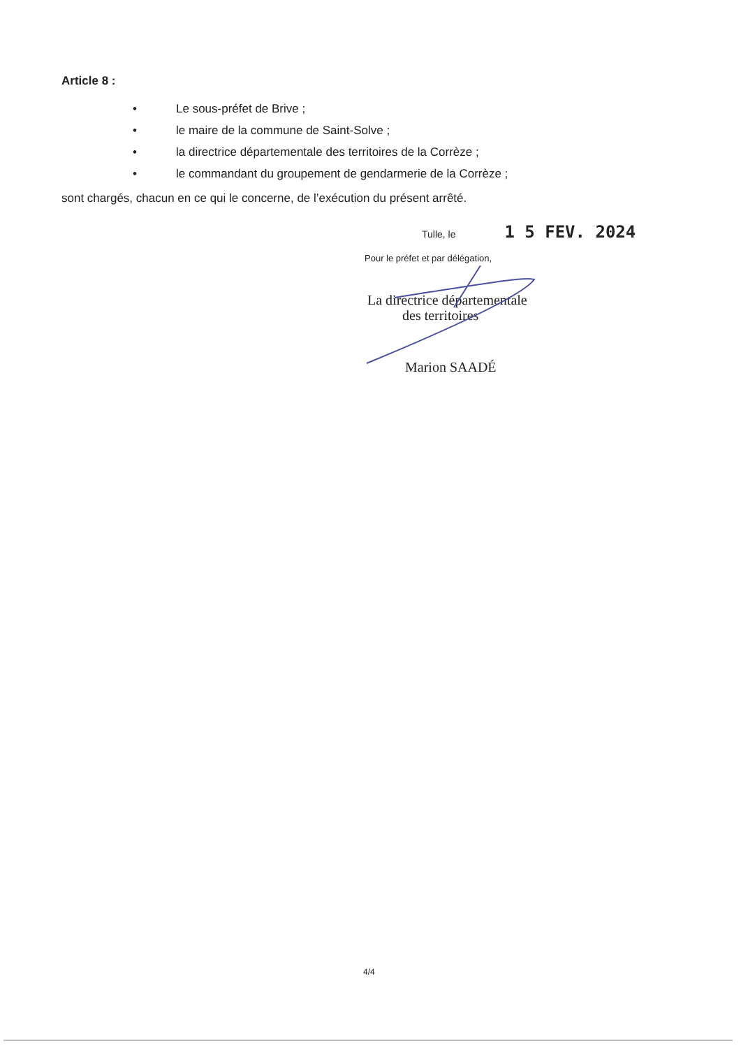Article 8 :
• Le sous-préfet de Brive ;
• le maire de la commune de Saint-Solve ;
• la directrice départementale des territoires de la Corrèze ;
• le commandant du groupement de gendarmerie de la Corrèze ;
sont chargés, chacun en ce qui le concerne, de l’exécution du présent arrêté.
Tulle, le 1 5 FEV. 2024
Pour le préfet et par délégation,
La directrice départementale
des territoires
Marion SAADÉ
4/4